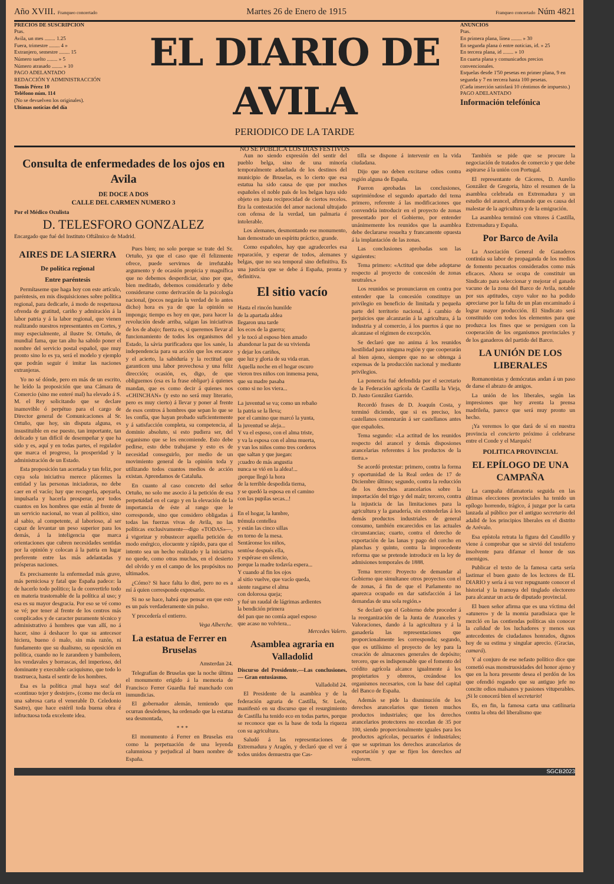Año XVIII. Franqueo concertado Martes 26 de Enero de 1915 Franqueo concertado Núm 4821
PRECIOS DE SUSCRIPCION
Ptas.
Avila, un mes ........ 1.25
Fuera, trimestre ........ 4 »
Extranjero, semestre ........ 15
Número suelto ........ » 5
Número atrasado ........ » 10
PAGO ADELANTADO
REDACCIÓN Y ADMINISTRACCIÓN
Tomás Pérez 10
Teléfono núm. 114
(No se devuelven los originales).
Ultimas noticias del día
EL DIARIO DE AVILA
PERIODICO DE LA TARDE
NO SE PUBLICA LOS DIAS FESTIVOS
ANUNCIOS
Ptas.
En primera plana, línea ........ » 30
En segunda plana ó entre noticias, id. » 25
En tercera plana, id ........ » 10
En cuarta plana y comunicados precios convencionales.
Esquelas desde 1'50 pesetas en primer plana, 9 en segunda y 7 en tercera hasta 100 pesetas.
(Cada inserción satisfará 10 céntimos de impuesto.)
PAGO ADELANTADO
Información telefónica
Consulta de enfermedades de los ojos en Avila
DE DOCE A DOS
CALLE DEL CARMEN NUMERO 3
Por el Médico Oculista
D. TELESFORO GONZALEZ
Encargado que fué del Instituto Oftálmico de Madrid.
AIRES DE LA SIERRA
De política regional
Entre paréntesis
Permítaseme que haga hoy con este artículo, paréntesis, en mis disquisiciones sobre política regional, para dedicarle, á modo de respetuosa ofrenda de gratitud, cariño y admiración á la labor patria y á la labor regional, que vienen realizando nuestros representantes en Cortes, y muy especialmente, al ilustre Sr. Ortuño, de mundial fama, que tan alto ha sabido poner el nombre del servicio postal español, que muy pronto sino lo es ya, será el modelo y ejemplo que podrán seguir é imitar las naciones extranjeras.
Yo no sé dónde, pero en más de un escrito, he leído la proposición que una Cámara de Comercio (sino me enteré mal) ha elevado á S. M. el Rey solicitando que se declare inamovible ó perpétuo para el cargo de Director general de Comunicaciones al Sr. Ortuño, que hoy, sin disputa alguna, es insustituible en ese puesto, tan importante, tan delicado y tan difícil de desempeñar y que ha sido y es, aquí y en todas partes, el regulador que marca el progreso, la prosperidad y la administración de un Estado.
Esta proposición tan acertada y tan feliz, por cuya sola iniciativa merece plácemes la entidad y las personas iniciadoras, no debe caer en el vacío; hay que recogerla, apoyarla, impulsarla y hacerla prosperar, por todos cuantos en los hombres que están al frente de un servicio nacional, no vean al político, sino al sabio, al competente, al laborioso, al ser capaz de levantar un peso superior para los demás, á la inteligencia que marca orientaciones que cubren necesidades sentidas por la opinión y colocan á la patria en lugar preferente entre las más adelantadas y prósperas naciones.
Es precisamente la enfermedad más grave, más perniciosa y fatal que España padece: la de hacerlo todo político; la de convertirlo todo en materia trastornable de la política al uso; y esa es su mayor desgracia. Por eso se vé como se vé; por tener al frente de los centros más complicados y de caracter puramente técnico y administrativo á hombres que van allí, no á hacer, sino á deshacer lo que su antecesor hiciera, bueno ó malo, sin más razón, ni fundamento que su dualismo, su oposición en política, cuando no le zarandeen y bamboleen, los vendavales y borrascas, del imperioso, del dominante y execrable caciquismo, que todo lo trastrueca, hasta el sentir de los hombres.
Esa es la política ¡mal haya sea! del «continuo tejer y destejer», (como me decía en una sabrosa carta el venerable D. Celedonio Sastre), que hace estéril toda buena obra é infructuosa toda excelente idea.
Pues bien; no solo porque se trate del Sr. Ortuño, ya que el caso que él felizmente ofrece, puede servirnos de irrefutable argumento y de ocasión propicia y magnífica que no debemos desperdiciar, sino por que, bien meditado, debemos considerarlo y debe considerarse como derivación de la psicología nacional, (pocos negarán la verdad de lo antes dicho) hora es ya de que la opinión se imponga; tiempo es hoy en que, para hacer la revolución desde arriba, salgan las iniciativas de los de abajo; fuerza es, si queremos llevar al funcionamiento de todos los organismos del Estado, la sávia purificadora que los sanée, la independencia para su acción que los encauce y el acierto, la sabiduría y la rectitud que garanticen una labor provechosa y una feliz dirección; ocasión, es, digo, de que obliguemos (esa es la frase obligar) á quienes mandan, que es como decir á quienes nos «CHINCHAN» (y esto no será muy literario, pero es muy cierto) á llevar y poner al frente de esos centros á hombres que sepan lo que se les confía, que hayan probado suficientemente y á satisfacción completa, su competencia, al dominio absoluto, si esto pudiera ser, del organismo que se les encomiende. Esto debe pedirse, esto debe trabajarse y esto es de necesidad conseguirlo, por medio de un movimiento general de la opinión toda y utilizando todos cuantos medios de acción existan. Aprendamos de Cataluña.
En cuanto al caso concreto del señor Ortuño, no solo me asocio á la petición de esa perpetuidad en el cargo y en la elevación de la importancia de éste al rango que le corresponde, sino que considero obligadas á todas las fuerzas vivas de Avila, no las políticas exclusivamente—digo «TODAS»—, á vigorizar y robustecer aquella petición de modo enérgico, elocuente y rápido, para que el intento sea un hecho realizado y la iniciativa no quede, como otras muchas, en el desierto del olvido y en el campo de los propósitos no ultimados.
¿Cómo? Si hace falta lo diré, pero no es a mí á quien corresponde expresarlo.
Si no se hace, habrá que pensar en que esto es un país verdaderamente sin pulso.
Y procedería el entierro.
Vega Alberche.
La estatua de Ferrer en Bruselas
Amsterdan 24.
Telegrafían de Bruselas que la noche última el monumento erigido á la memoria de Francisco Ferrer Guardia fué manchado con inmundicias.
El gobernador alemán, temiendo que ocurran desórdenes, ha ordenado que la estatua sea desmontada,
* * *
El monumento á Ferrer en Bruselas era como la perpetuación de una leyenda calumniosa y perjudical al buen nombre de España.
Aun no siendo expresión del sentir del pueblo belga, sino de una minoría temporalmente adueñada de los destinos del municipio de Bruselas, es lo cierto que esa estatua ha sido causa de que por muchos españoles el noble país de los belgas haya sido objeto en justa reciprocidad de ciertos recelos. Era la contestación del amor nacional ultrajado con ofensa de la verdad, tan palmaria é intolerable.
Los alemanes, desmontando ese monumento, han demostrado un espíritu práctico, grande.
Como españoles, hay que agradecerles esa reparación, y esperar de todos, alemanes y belgas, que no sea temporal sino definitiva. Es una justicia que se debe á España, pronta y definitiva.
El sitio vacío
Hasta el rincón humilde
de la apartada aldea
llegaron una tarde
los ecos de la guerra;
y le tocó al esposo bien amado
abandonar la paz de su vivienda
y dejar los cariños,
que luz y gloria de su vida eran.
Aquella noche en el hogar oscuro
vieron tres niños con inmensa pena,
que su madre pasaba
como si no los viera...
La juventud se va; como un rebaño
la patria se la lleva;
por el camino que marcó la yunta,
la juventud se aleja...
Y va el esposo, con el alma triste,
y va la esposa con el alma muerta,
y van los niños como tres corderos
que saltan y que juegan:
¡cuadro de más angustia
nunca se vió en la aldea!...
¡porque llegó la hora
de la terrible despedida tierna,
y se quedó la esposa en el camino
con las pupilas secas...!
En el hogar, la lumbre,
trémula centellea
y están las cinco sillas
en torno de la mesa.
Sentáronse los niños,
sentóse después ella,
y espérase en silencio,
porque la madre todavía espera...
Y cuando al fin los ojos
al sitio vuelve, que vacío queda,
siente rasgarse el alma
con dolorosa queja;
y fué un raudal de lágrimas ardientes
la bendición primera
del pan que no comía aquel esposo
que acaso no volviera...
Mercedes Valero.
Asamblea agraria en Valladolid
Discurso del Presidente.—Las conclusiones. — Gran entusiasmo.
Valladolid 24.
El Presidente de la asamblea y de la federación agraria de Castilla, Sr. León, manifestó en su discurso que el resurgimiento de Castilla ha tenido eco en todas partes, porque se reconoce que es la base de toda la riqueza con su agricultura.
Saludó á las representaciones de Extremadura y Aragón, y declaró que el ver á todos unidos demuestra que Cas-
tilla se dispone á intervenir en la vida ciudadana.
Dijo que no deben excitarse odios contra región alguna de España.
Fueron aprobadas las conclusiones, suprimiéndose el segundo apartado del tema primero, referente á las modificaciones que convendría introducir en el proyecto de zonas presentado por el Gobierno, por entender unánimemente los reunidos que la asamblea debe declararse resuelta y francamente opuesta á la implantación de las zonas.
Las conclusiones aprobadas son las siguientes:
Tema primero: «Actitud que debe adoptarse respecto al proyecto de concesión de zonas neutrales.»
Los reunidos se pronunciaron en contra por entender que la concesión constituye un privilegio en beneficio de limitada y pequeña parte del territorio nacional, á cambio de perjuicios que alcanzarán á la agricultura, á la industria y al comercio, á los puertos á que no alcanzase el régimen de excepción.
Se declaró que no anima á los reunidos hostilidad para ninguna región y que cooperarán al bien ajeno, siempre que no se obtenga á expensas de la producción nacional y mediante privilegios.
La ponencia fué defendida por el secretario de la Federación agrícola de Castilla la Vieja, D. Justo González Garrido.
Recordó frases de D. Joaquín Costa, y terminó diciendo, que si es preciso, los castellanos comenzarán á ser castellanos antes que españoles.
Tema segundo: «La actitud de los reunidos respecto del arancel y demás disposiones arancelarias referentes á los productos de la tierra.»
Se acordó protestar: primero, contra la forma y oportunidad de la Real orden de 17 de Diciembre último; segundo, contra la reducción de los derechos arancelarios sobre la importación del trigo y del maíz; tercero, contra la injusticia de las limitaciones para la agricultura y la ganadería, sin extenderlas á los demás productos industriales de general consumo, también encarecidos en las actuales circunstancias; cuarto, contra el derecho de exportación de las lanas y pago del corcho en planchas y quinto, contra la improcedente reforma que se pretende introducir en la ley de admisiones temporales de 1888.
Tema tercero: Proyecto de demandar al Gobierno que simultanee otros proyectos con el de zonas, á fin de que el Parlamento no aparezca ocupado en dar satisfacción á las demandas de una sola región.»
Se declaró que el Gobierno debe proceder á la reorganización de la Junta de Aranceles y Valoraciones, dando á la agricultura y á la ganadería las representaciones que proporcionalmente les corresponda; segundo, que es utilísimo el proyecto de ley para la creación de almacenes generales de depósito; tercero, que es indispensable que el fomento del crédito agrícola alcance igualmente á los propietarios y obreros, creándose los organismos necesarios, con la base del capital del Banco de España.
Además se pide la disminución de los derechos arancelarios que tienen muchos productos industriales; que los derechos arancelarios protectores no excedan de 35 por 100, siendo proporcionalmente iguales para los productos agrícolas, pecuarios é industriales; que se supriman los derechos arancelarios de exportación y que se fijen los derechos ad valorem.
También se pide que se procure la negociación de tratados de comercio y que debe aspirarse á la unión con Portugal.
El representante de Cáceres, D. Aurelio González de Gregoria, hizo el resumen de la asamblea celebrada en Extremadura y un estudio del arancel, afirmando que es causa del malestar de la agricultura y de la emigración.
La asamblea terminó con vitores á Castilla, Extremadura y España.
Por Barco de Avila
La Asociación General de Ganaderos continúa su labor de propaganda de los medios de fomento pecuarios considerados como más eficaces. Ahora se ocupa de constituir un Sindicato para seleccionar y mejorar el ganado vacuno de la zona del Barco de Avila, notable por sus aptitudes, cuyo valor no ha podido apreciarse por la falta de un plan encaminado á lograr mayor producción. El Sindicato será constituido con todos los elementos para que produzca los fines que se persiguen con la cooperación de los organismos provinciales y de los ganaderos del partido del Barco.
LA UNIÓN DE LOS LIBERALES
Romanonistas y demócratas andan á un paso de darse el abrazo de amigos.
La unión de los liberales, según las impresiones que hoy aventa la prensa madrileña, parece que será muy pronto un hecho.
¡Ya veremos lo que dará de sí en nuestra provincia el concierto próximo á celebrarse entre el Conde y el Marqués!
POLITICA PROVINCIAL
EL EPÍLOGO DE UNA CAMPAÑA
La campaña difamatoria seguida en las últimas elecciones provinciales ha tenido un epílogo horrendo, trágico, á juzgar por la carta lanzada al público por el antiguo secretario del adalid de los principios liberales en el distrito de Arévalo.
Esa epístola retrata la figura del Caudillo y viene á comprobar que se sirvió del testaferro insolvente para difamar el honor de sus enemigos.
Publicar el texto de la famosa carta sería lastimar el buen gusto de los lectores de EL DIARIO y sería á su vez repugnante conocer el historial y la tramoya del tinglado electorero para alcanzar un acta de diputado provincial.
El buen señor afirma que es una víctima del «atunero» y de la momia paradisiaca que le mezcló en las contiendas políticas sin conocer la calidad de los luchadores y menos sus antecedentes de ciudadanos honrados, dignos hoy de su estima y singular aprecio. (Gracias, camará).
Y al conjuro de ese nefasto político dice que cometió esas monstruosidades del honor ajeno y que en la hora presente desea el perdón de los que ofendió rogando que su antiguo jefe no concite odios malsanos y pasiones vituperables. ¡Si le conocerá bien el secretario!
Es, en fin, la famosa carta una catilinaria contra la obra del liberalismo que
SGCB2023